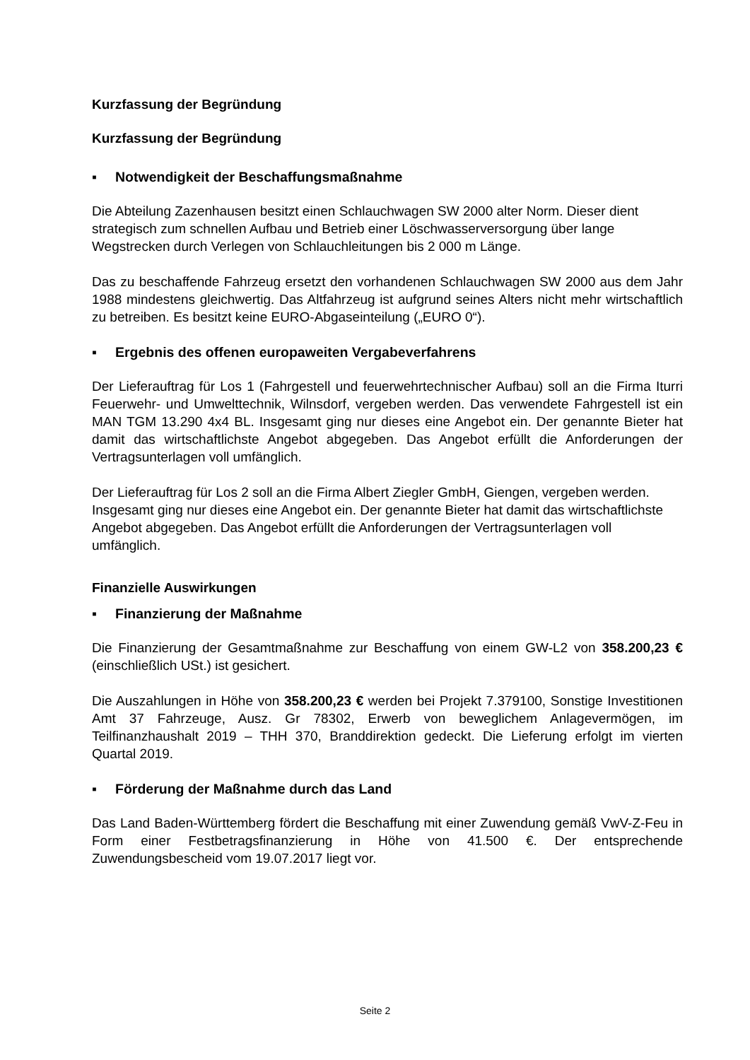Kurzfassung der Begründung
Kurzfassung der Begründung
▪ Notwendigkeit der Beschaffungsmaßnahme
Die Abteilung Zazenhausen besitzt einen Schlauchwagen SW 2000 alter Norm. Dieser dient strategisch zum schnellen Aufbau und Betrieb einer Löschwasserversorgung über lange Wegstrecken durch Verlegen von Schlauchleitungen bis 2 000 m Länge.
Das zu beschaffende Fahrzeug ersetzt den vorhandenen Schlauchwagen SW 2000 aus dem Jahr 1988 mindestens gleichwertig. Das Altfahrzeug ist aufgrund seines Alters nicht mehr wirtschaftlich zu betreiben. Es besitzt keine EURO-Abgaseinteilung („EURO 0“).
▪ Ergebnis des offenen europaweiten Vergabeverfahrens
Der Lieferauftrag für Los 1 (Fahrgestell und feuerwehrtechnischer Aufbau) soll an die Firma Iturri Feuerwehr- und Umwelttechnik, Wilnsdorf, vergeben werden. Das verwendete Fahrgestell ist ein MAN TGM 13.290 4x4 BL. Insgesamt ging nur dieses eine Angebot ein. Der genannte Bieter hat damit das wirtschaftlichste Angebot abgegeben. Das Angebot erfüllt die Anforderungen der Vertragsunterlagen voll umfänglich.
Der Lieferauftrag für Los 2 soll an die Firma Albert Ziegler GmbH, Giengen, vergeben werden. Insgesamt ging nur dieses eine Angebot ein. Der genannte Bieter hat damit das wirtschaftlichste Angebot abgegeben. Das Angebot erfüllt die Anforderungen der Vertragsunterlagen voll umfänglich.
Finanzielle Auswirkungen
▪ Finanzierung der Maßnahme
Die Finanzierung der Gesamtmaßnahme zur Beschaffung von einem GW-L2 von 358.200,23 € (einschließlich USt.) ist gesichert.
Die Auszahlungen in Höhe von 358.200,23 € werden bei Projekt 7.379100, Sonstige Investitionen Amt 37 Fahrzeuge, Ausz. Gr 78302, Erwerb von beweglichem Anlagevermögen, im Teilfinanzhaushalt 2019 – THH 370, Branddirektion gedeckt. Die Lieferung erfolgt im vierten Quartal 2019.
▪ Förderung der Maßnahme durch das Land
Das Land Baden-Württemberg fördert die Beschaffung mit einer Zuwendung gemäß VwV-Z-Feu in Form einer Festbetragsfinanzierung in Höhe von 41.500 €. Der entsprechende Zuwendungsbescheid vom 19.07.2017 liegt vor.
Seite 2